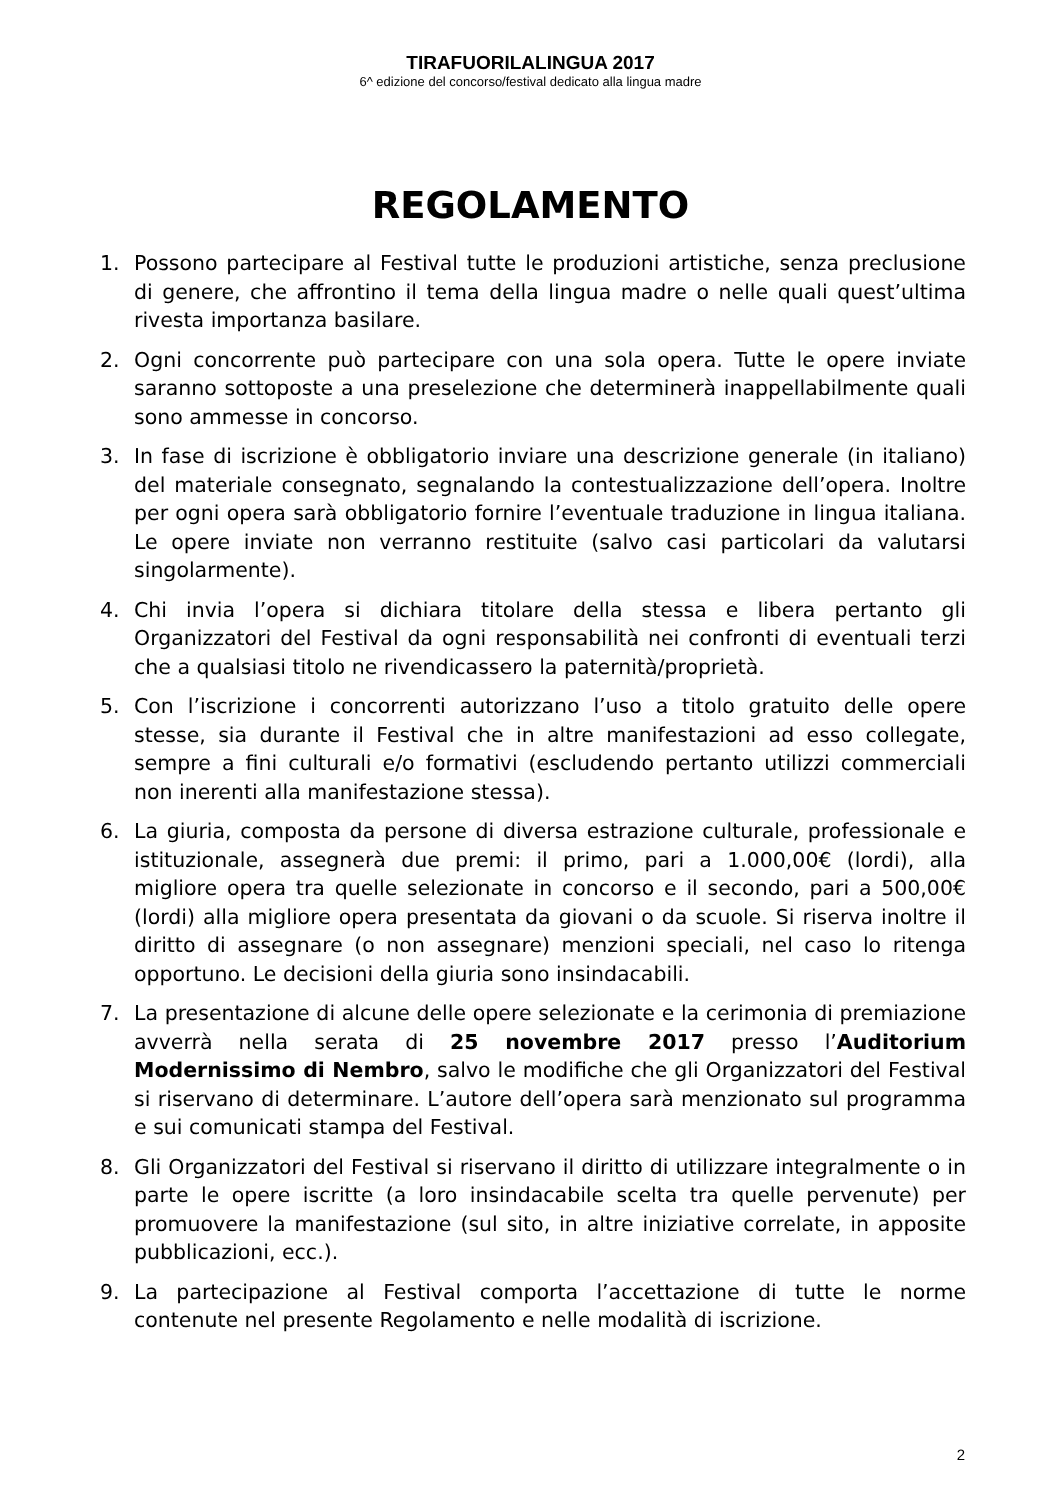TIRAFUORILALINGUA 2017
6^ edizione del concorso/festival dedicato alla lingua madre
REGOLAMENTO
1. Possono partecipare al Festival tutte le produzioni artistiche, senza preclusione di genere, che affrontino il tema della lingua madre o nelle quali quest’ultima rivesta importanza basilare.
2. Ogni concorrente può partecipare con una sola opera. Tutte le opere inviate saranno sottoposte a una preselezione che determinerà inappellabilmente quali sono ammesse in concorso.
3. In fase di iscrizione è obbligatorio inviare una descrizione generale (in italiano) del materiale consegnato, segnalando la contestualizzazione dell’opera. Inoltre per ogni opera sarà obbligatorio fornire l’eventuale traduzione in lingua italiana. Le opere inviate non verranno restituite (salvo casi particolari da valutarsi singolarmente).
4. Chi invia l’opera si dichiara titolare della stessa e libera pertanto gli Organizzatori del Festival da ogni responsabilità nei confronti di eventuali terzi che a qualsiasi titolo ne rivendicassero la paternità/proprietà.
5. Con l’iscrizione i concorrenti autorizzano l’uso a titolo gratuito delle opere stesse, sia durante il Festival che in altre manifestazioni ad esso collegate, sempre a fini culturali e/o formativi (escludendo pertanto utilizzi commerciali non inerenti alla manifestazione stessa).
6. La giuria, composta da persone di diversa estrazione culturale, professionale e istituzionale, assegnerà due premi: il primo, pari a 1.000,00€ (lordi), alla migliore opera tra quelle selezionate in concorso e il secondo, pari a 500,00€ (lordi) alla migliore opera presentata da giovani o da scuole. Si riserva inoltre il diritto di assegnare (o non assegnare) menzioni speciali, nel caso lo ritenga opportuno. Le decisioni della giuria sono insindacabili.
7. La presentazione di alcune delle opere selezionate e la cerimonia di premiazione avverrà nella serata di 25 novembre 2017 presso l’Auditorium Modernissimo di Nembro, salvo le modifiche che gli Organizzatori del Festival si riservano di determinare. L’autore dell’opera sarà menzionato sul programma e sui comunicati stampa del Festival.
8. Gli Organizzatori del Festival si riservano il diritto di utilizzare integralmente o in parte le opere iscritte (a loro insindacabile scelta tra quelle pervenute) per promuovere la manifestazione (sul sito, in altre iniziative correlate, in apposite pubblicazioni, ecc.).
9. La partecipazione al Festival comporta l’accettazione di tutte le norme contenute nel presente Regolamento e nelle modalità di iscrizione.
2